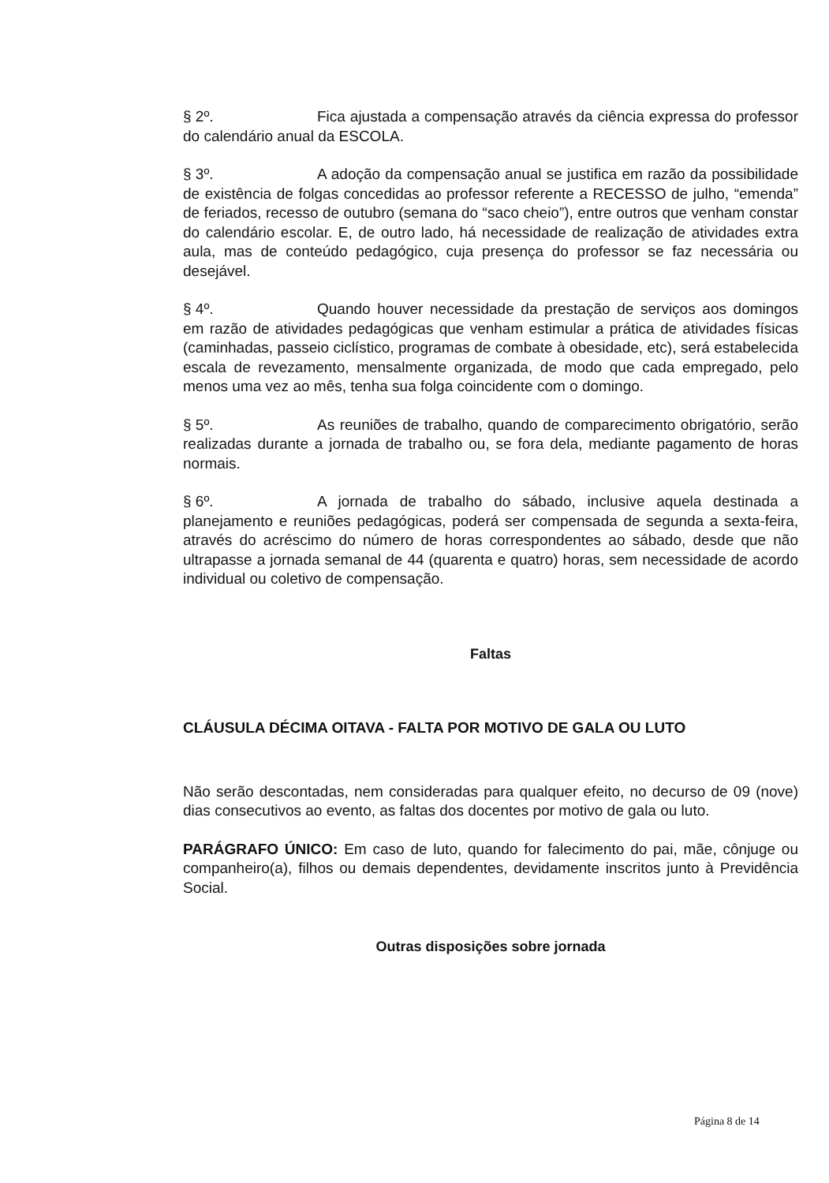§ 2º. Fica ajustada a compensação através da ciência expressa do professor do calendário anual da ESCOLA.
§ 3º. A adoção da compensação anual se justifica em razão da possibilidade de existência de folgas concedidas ao professor referente a RECESSO de julho, “emenda” de feriados, recesso de outubro (semana do “saco cheio”), entre outros que venham constar do calendário escolar. E, de outro lado, há necessidade de realização de atividades extra aula, mas de conteúdo pedagógico, cuja presença do professor se faz necessária ou desejável.
§ 4º. Quando houver necessidade da prestação de serviços aos domingos em razão de atividades pedagógicas que venham estimular a prática de atividades físicas (caminhadas, passeio ciclístico, programas de combate à obesidade, etc), será estabelecida escala de revezamento, mensalmente organizada, de modo que cada empregado, pelo menos uma vez ao mês, tenha sua folga coincidente com o domingo.
§ 5º. As reuniões de trabalho, quando de comparecimento obrigatório, serão realizadas durante a jornada de trabalho ou, se fora dela, mediante pagamento de horas normais.
§ 6º. A jornada de trabalho do sábado, inclusive aquela destinada a planejamento e reuniões pedagógicas, poderá ser compensada de segunda a sexta-feira, através do acréscimo do número de horas correspondentes ao sábado, desde que não ultrapasse a jornada semanal de 44 (quarenta e quatro) horas, sem necessidade de acordo individual ou coletivo de compensação.
Faltas
CLÁUSULA DÉCIMA OITAVA - FALTA POR MOTIVO DE GALA OU LUTO
Não serão descontadas, nem consideradas para qualquer efeito, no decurso de 09 (nove) dias consecutivos ao evento, as faltas dos docentes por motivo de gala ou luto.
PARÁGRAFO ÚNICO: Em caso de luto, quando for falecimento do pai, mãe, cônjuge ou companheiro(a), filhos ou demais dependentes, devidamente inscritos junto à Previdência Social.
Outras disposições sobre jornada
Página 8 de 14